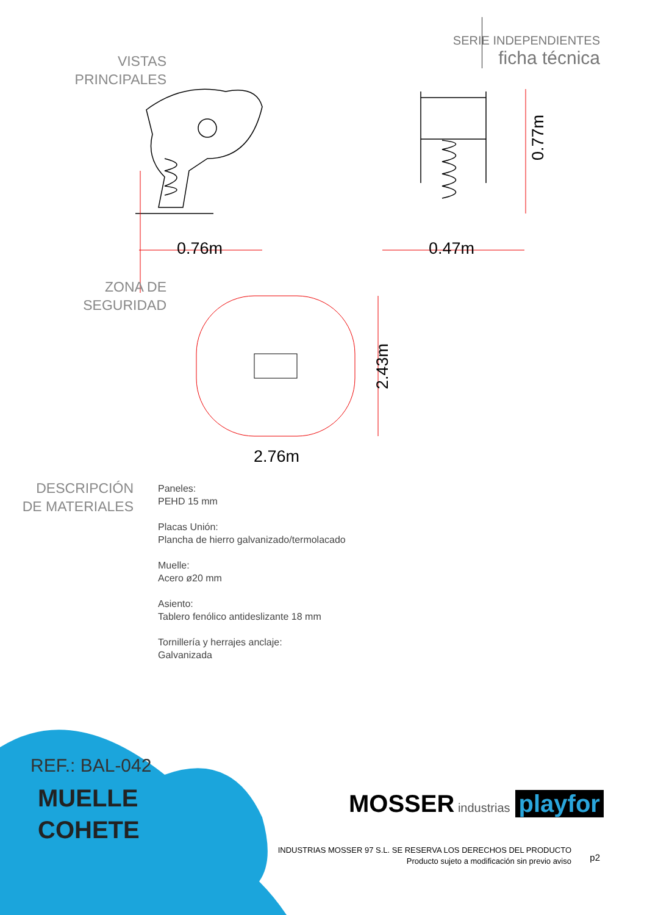SERIE INDEPENDIENTES
ficha técnica
VISTAS
PRINCIPALES
0.76m 0.47m
0.77m
ZONA DE
SEGURIDAD
2.43m
2.76m
DESCRIPCIÓN
DE MATERIALES
Paneles:
PEHD 15 mm
Placas Unión:
Plancha de hierro galvanizado/termolacado
Muelle:
Acero ø20 mm
Asiento:
Tablero fenólico antideslizante 18 mm
Tornillería y herrajes anclaje:
Galvanizada
REF.: BAL-042
MUELLE
COHETE
MOSSER industrias playfor
INDUSTRIAS MOSSER 97 S.L. SE RESERVA LOS DERECHOS DEL PRODUCTO
Producto sujeto a modificación sin previo aviso
p2